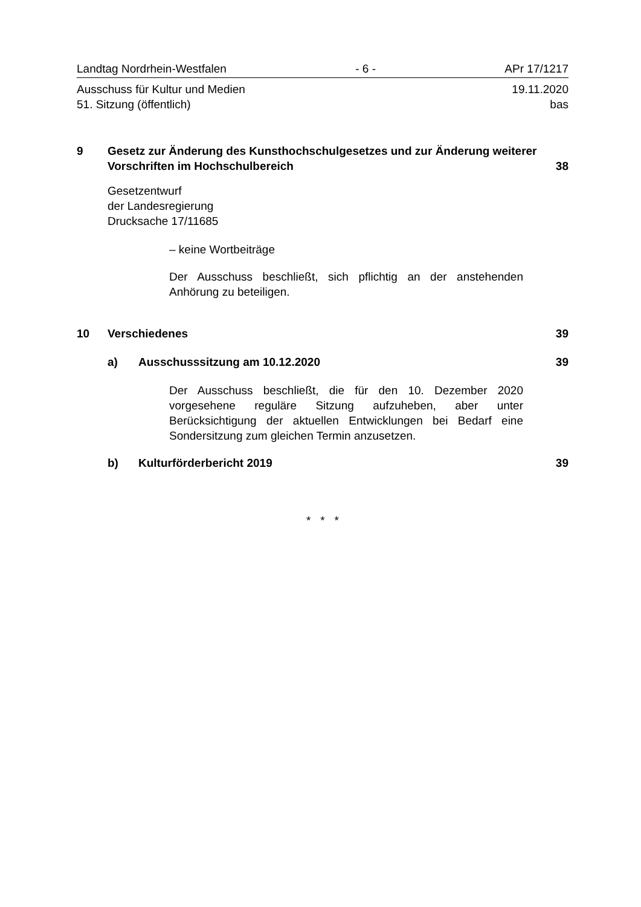Landtag Nordrhein-Westfalen - 6 - APr 17/1217
Ausschuss für Kultur und Medien
51. Sitzung (öffentlich) 19.11.2020
bas
9 Gesetz zur Änderung des Kunsthochschulgesetzes und zur Änderung weiterer Vorschriften im Hochschulbereich 38
Gesetzentwurf
der Landesregierung
Drucksache 17/11685
– keine Wortbeiträge
Der Ausschuss beschließt, sich pflichtig an der anstehenden Anhörung zu beteiligen.
10 Verschiedenes 39
a) Ausschusssitzung am 10.12.2020 39
Der Ausschuss beschließt, die für den 10. Dezember 2020 vorgesehene reguläre Sitzung aufzuheben, aber unter Berücksichtigung der aktuellen Entwicklungen bei Bedarf eine Sondersitzung zum gleichen Termin anzusetzen.
b) Kulturförderbericht 2019 39
* * *